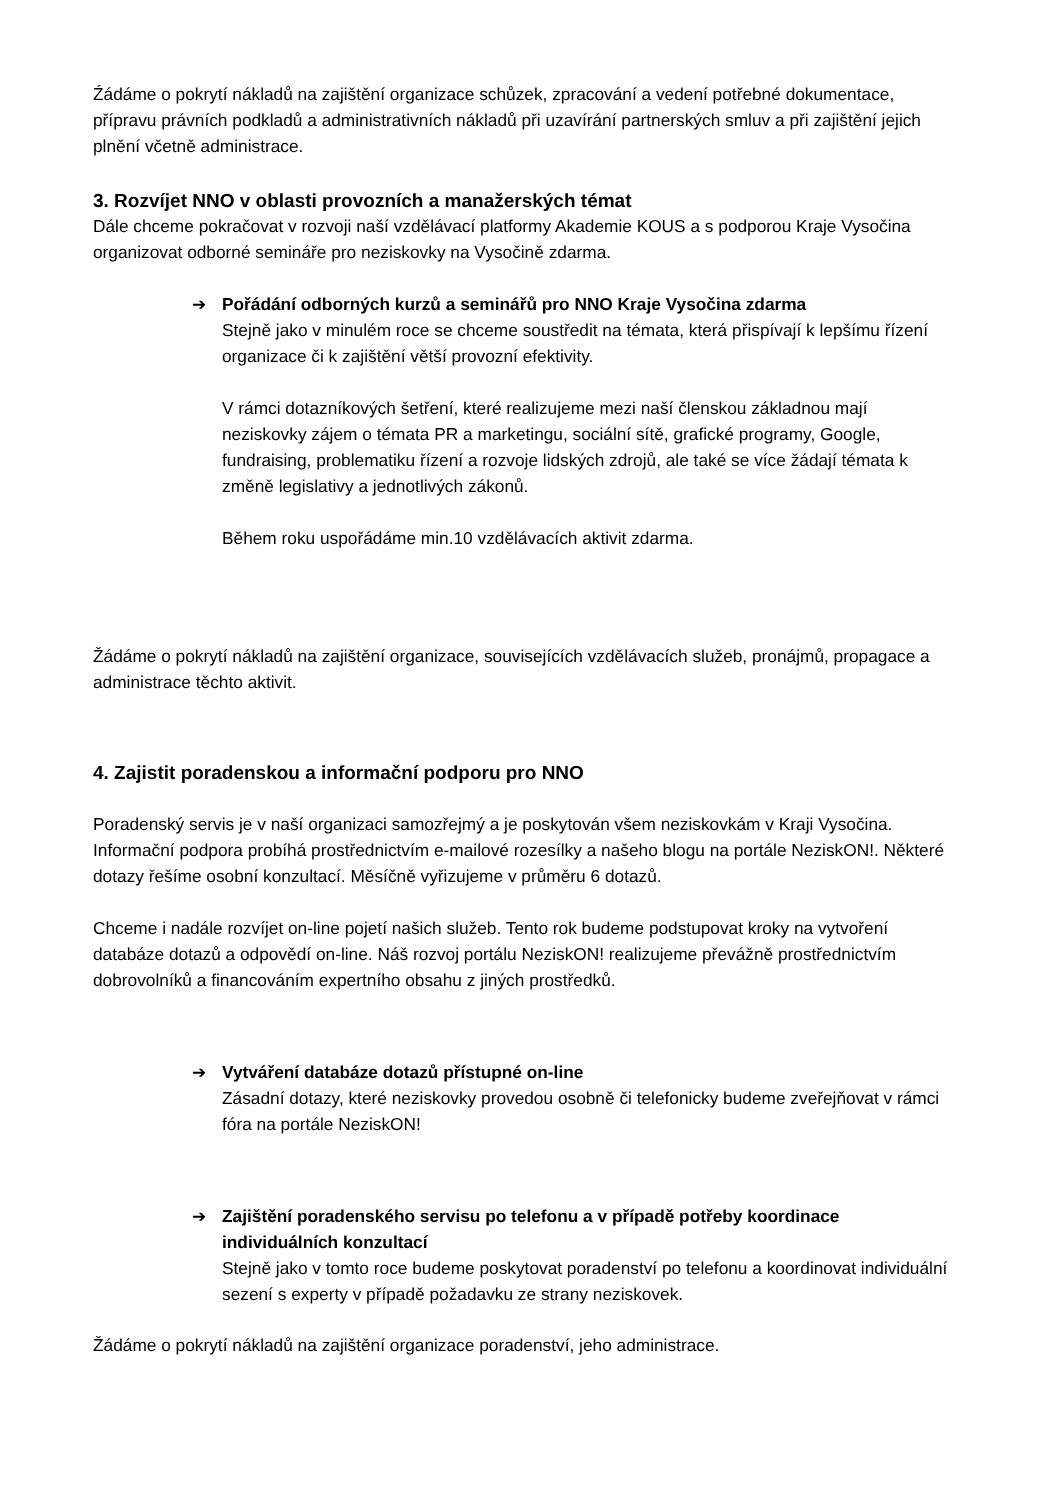Źádáme o pokrytí nákladů na zajištění organizace schůzek, zpracování a vedení potřebné dokumentace, přípravu právních podkladů a administrativních nákladů při uzavírání partnerských smluv a při zajištění jejich plnění včetně administrace.
3. Rozvíjet NNO v oblasti provozních a manažerských témat
Dále chceme pokračovat v rozvoji naší vzdělávací platformy Akademie KOUS a s podporou Kraje Vysočina organizovat odborné semináře pro neziskovky na Vysočině zdarma.
➔ Pořádání odborných kurzů a seminářů pro NNO Kraje Vysočina zdarma
Stejně jako v minulém roce se chceme soustředit na témata, která přispívají k lepšímu řízení organizace či k zajištění větší provozní efektivity.
V rámci dotazníkových šetření, které realizujeme mezi naší členskou základnou mají neziskovky zájem o témata PR a marketingu, sociální sítě, grafické programy, Google, fundraising, problematiku řízení a rozvoje lidských zdrojů, ale také se více žádají témata k změně legislativy a jednotlivých zákonů.
Během roku uspořádáme min.10 vzdělávacích aktivit zdarma.
Žádáme o pokrytí nákladů na zajištění organizace, souvisejících vzdělávacích služeb, pronájmů, propagace a administrace těchto aktivit.
4. Zajistit poradenskou a informační podporu pro NNO
Poradenský servis je v naší organizaci samozřejmý a je poskytován všem neziskovkám v Kraji Vysočina. Informační podpora probíhá prostřednictvím e-mailové rozesílky a našeho blogu na portále NeziskON!. Některé dotazy řešíme osobní konzultací. Měsíčně vyřizujeme v průměru 6 dotazů.
Chceme i nadále rozvíjet on-line pojetí našich služeb. Tento rok budeme podstupovat kroky na vytvoření databáze dotazů a odpovědí on-line. Náš rozvoj portálu NeziskON! realizujeme převážně prostřednictvím dobrovolníků a financováním expertního obsahu z jiných prostředků.
➔ Vytváření databáze dotazů přístupné on-line
Zásadní dotazy, které neziskovky provedou osobně či telefonicky budeme zveřejňovat v rámci fóra na portále NeziskON!
➔ Zajištění poradenského servisu po telefonu a v případě potřeby koordinace individuálních konzultací
Stejně jako v tomto roce budeme poskytovat poradenství po telefonu a koordinovat individuální sezení s experty v případě požadavku ze strany neziskovek.
Žádáme o pokrytí nákladů na zajištění organizace poradenství, jeho administrace.